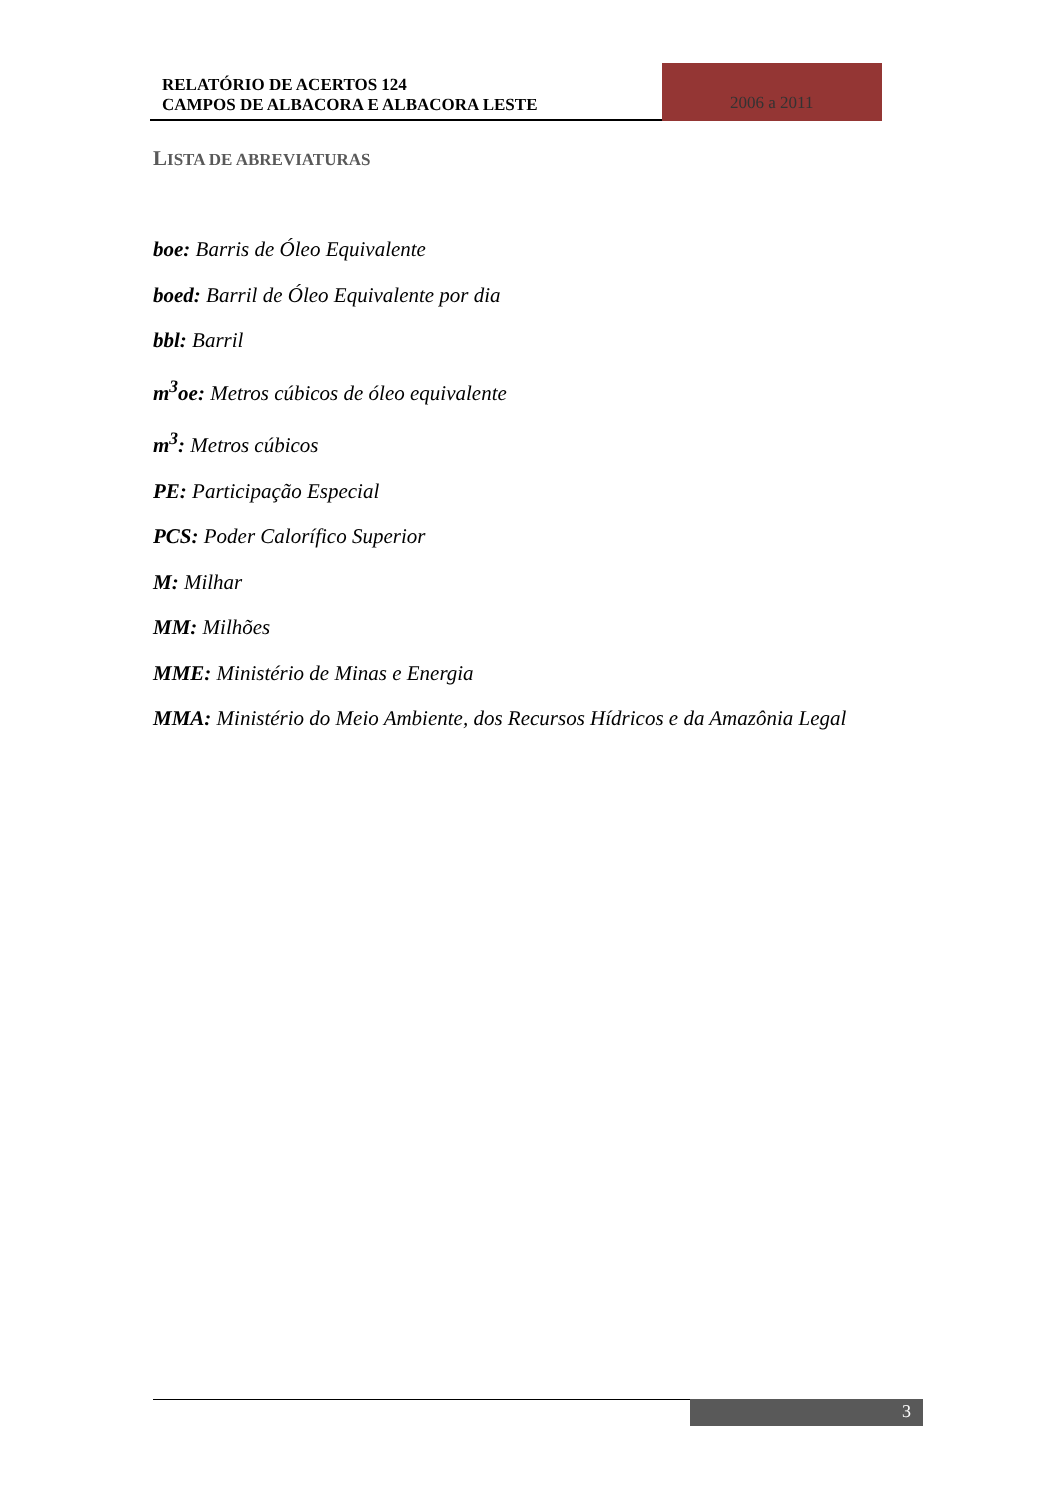RELATÓRIO DE ACERTOS 124
CAMPOS DE ALBACORA E ALBACORA LESTE
2006 a 2011
LISTA DE ABREVIATURAS
boe: Barris de Óleo Equivalente
boed: Barril de Óleo Equivalente por dia
bbl: Barril
m<sup>3</sup>oe: Metros cúbicos de óleo equivalente
m<sup>3</sup>: Metros cúbicos
PE: Participação Especial
PCS: Poder Calorífico Superior
M: Milhar
MM: Milhões
MME: Ministério de Minas e Energia
MMA: Ministério do Meio Ambiente, dos Recursos Hídricos e da Amazônia Legal
3